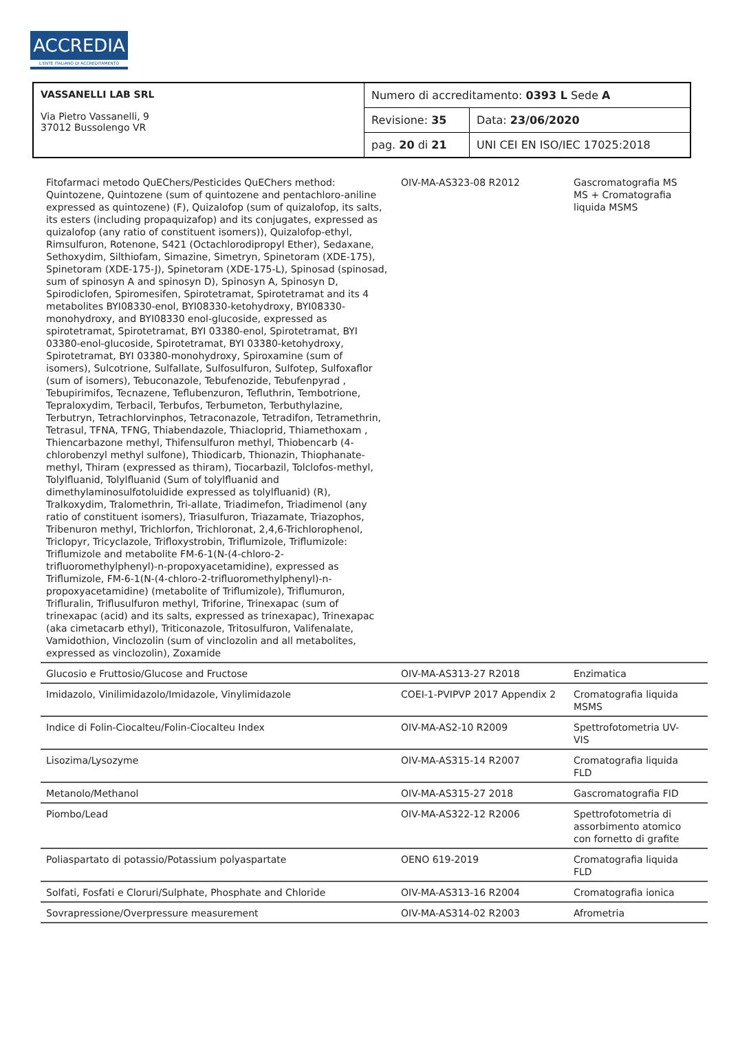ACCREDIA
L'ENTE ITALIANO DI ACCREDITAMENTO
| VASSANELLI LAB SRL Via Pietro Vassanelli, 9 37012 Bussolengo VR | Numero di accreditamento: 0393 L Sede A | |
| | Revisione: 35 | Data: 23/06/2020 |
| | pag. 20 di 21 | UNI CEI EN ISO/IEC 17025:2018 |
| Fitofarmaci metodo QuEChers/Pesticides QuEChers method: Quintozene, Quintozene (sum of quintozene and pentachloro-aniline expressed as quintozene) (F), Quizalofop (sum of quizalofop, its salts, its esters (including propaquizafop) and its conjugates, expressed as quizalofop (any ratio of constituent isomers)), Quizalofop-ethyl, Rimsulfuron, Rotenone, S421 (Octachlorodipropyl Ether), Sedaxane, Sethoxydim, Silthiofam, Simazine, Simetryn, Spinetoram (XDE-175), Spinetoram (XDE-175-J), Spinetoram (XDE-175-L), Spinosad (spinosad, sum of spinosyn A and spinosyn D), Spinosyn A, Spinosyn D, Spirodiclofen, Spiromesifen, Spirotetramat, Spirotetramat and its 4 metabolites BYI08330-enol, BYI08330-ketohydroxy, BYI08330-monohydroxy, and BYI08330 enol-glucoside, expressed as spirotetramat, Spirotetramat, BYI 03380-enol, Spirotetramat, BYI 03380-enol-glucoside, Spirotetramat, BYI 03380-ketohydroxy, Spirotetramat, BYI 03380-monohydroxy, Spiroxamine (sum of isomers), Sulcotrione, Sulfallate, Sulfosulfuron, Sulfotep, Sulfoxaflor (sum of isomers), Tebuconazole, Tebufenozide, Tebufenpyrad , Tebupirimifos, Tecnazene, Teflubenzuron, Tefluthrin, Tembotrione, Tepraloxydim, Terbacil, Terbufos, Terbumeton, Terbuthylazine, Terbutryn, Tetrachlorvinphos, Tetraconazole, Tetradifon, Tetramethrin, Tetrasul, TFNA, TFNG, Thiabendazole, Thiacloprid, Thiamethoxam , Thiencarbazone methyl, Thifensulfuron methyl, Thiobencarb (4-chlorobenzyl methyl sulfone), Thiodicarb, Thionazin, Thiophanate-methyl, Thiram (expressed as thiram), Tiocarbazil, Tolclofos-methyl, Tolylfluanid, Tolylfluanid (Sum of tolylfluanid and dimethylaminosulfotoluidide expressed as tolylfluanid) (R), Tralkoxydim, Tralomethrin, Tri-allate, Triadimefon, Triadimenol (any ratio of constituent isomers), Triasulfuron, Triazamate, Triazophos, Tribenuron methyl, Trichlorfon, Trichloronat, 2,4,6-Trichlorophenol, Triclopyr, Tricyclazole, Trifloxystrobin, Triflumizole, Triflumizole: Triflumizole and metabolite FM-6-1(N-(4-chloro-2-trifluoromethylphenyl)-n-propoxyacetamidine), expressed as Triflumizole, FM-6-1(N-(4-chloro-2-trifluoromethylphenyl)-n-propoxyacetamidine) (metabolite of Triflumizole), Triflumuron, Trifluralin, Triflusulfuron methyl, Triforine, Trinexapac (sum of trinexapac (acid) and its salts, expressed as trinexapac), Trinexapac (aka cimetacarb ethyl), Triticonazole, Tritosulfuron, Valifenalate, Vamidothion, Vinclozolin (sum of vinclozolin and all metabolites, expressed as vinclozolin), Zoxamide | OIV-MA-AS323-08 R2012 | Gascromatografia MS MS + Cromatografia liquida MSMS | |
| Glucosio e Fruttosio/Glucose and Fructose | OIV-MA-AS313-27 R2018 | Enzimatica | |
| Imidazolo, Vinilimidazolo/Imidazole, Vinylimidazole | COEI-1-PVIPVP 2017 Appendix 2 | Cromatografia liquida MSMS | |
| Indice di Folin-Ciocalteu/Folin-Ciocalteu Index | OIV-MA-AS2-10 R2009 | Spettrofotometria UV-VIS | |
| Lisozima/Lysozyme | OIV-MA-AS315-14 R2007 | Cromatografia liquida FLD | |
| Metanolo/Methanol | OIV-MA-AS315-27 2018 | Gascromatografia FID | |
| Piombo/Lead | OIV-MA-AS322-12 R2006 | Spettrofotometria di assorbimento atomico con fornetto di grafite | |
| Poliaspartato di potassio/Potassium polyaspartate | OENO 619-2019 | Cromatografia liquida FLD | |
| Solfati, Fosfati e Cloruri/Sulphate, Phosphate and Chloride | OIV-MA-AS313-16 R2004 | Cromatografia ionica | |
| Sovrapressione/Overpressure measurement | OIV-MA-AS314-02 R2003 | Afrometria | |